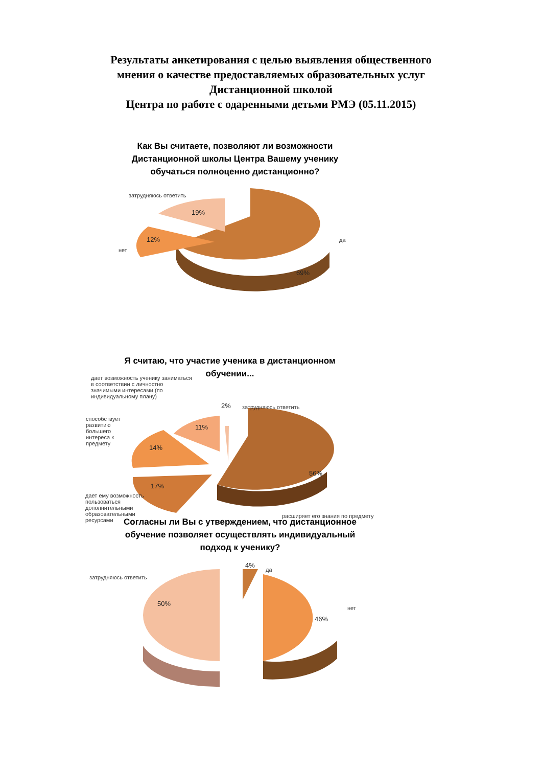Результаты анкетирования с целью выявления общественного
мнения о качестве предоставляемых образовательных услуг
Дистанционной школой
Центра по работе с одаренными детьми РМЭ (05.11.2015)
Как Вы считаете, позволяют ли возможности Дистанционной школы Центра Вашему ученику обучаться полноценно дистанционно?
затрудняюсь ответить
19%
да
нет
12%
69%
Я считаю, что участие ученика в дистанционном обучении...
дает возможность ученику заниматься в соответствии с личностно значимыми интересами (по индивидуальному плану)
2% затрудняюсь ответить
11%
способствует развитию большего интереса к предмету
14%
56%
17%
дает ему возможность пользоваться дополнительными образовательными ресурсами
расширяет его знания по предмету
Согласны ли Вы с утверждением, что дистанционное обучение позволяет осуществлять индивидуальный подход к ученику?
4%
да
затрудняюсь ответить
50%
нет
46%